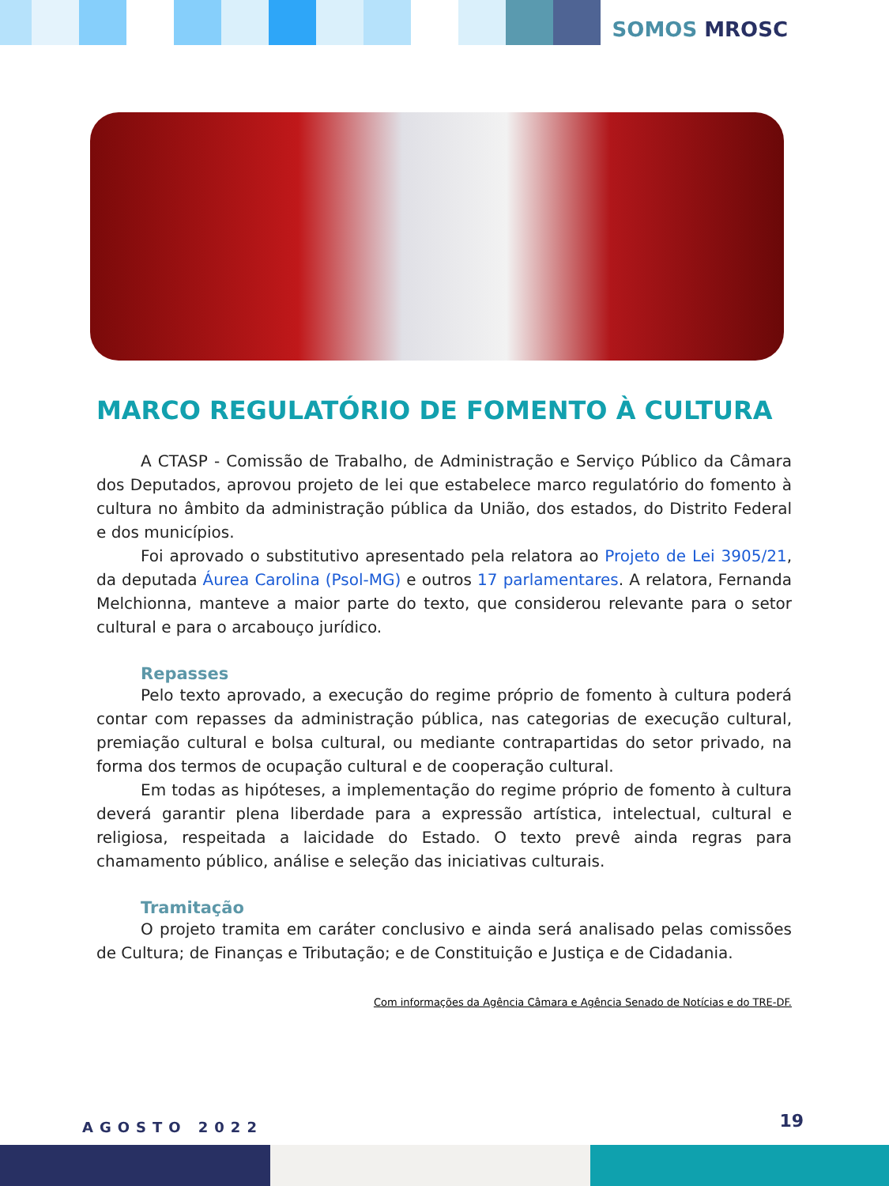SOMOS MROSC
MARCO REGULATÓRIO DE FOMENTO À CULTURA
A CTASP - Comissão de Trabalho, de Administração e Serviço Público da Câmara dos Deputados, aprovou projeto de lei que estabelece marco regulatório do fomento à cultura no âmbito da administração pública da União, dos estados, do Distrito Federal e dos municípios.
Foi aprovado o substitutivo apresentado pela relatora ao Projeto de Lei 3905/21, da deputada Áurea Carolina (Psol-MG) e outros 17 parlamentares. A relatora, Fernanda Melchionna, manteve a maior parte do texto, que considerou relevante para o setor cultural e para o arcabouço jurídico.
Repasses
Pelo texto aprovado, a execução do regime próprio de fomento à cultura poderá contar com repasses da administração pública, nas categorias de execução cultural, premiação cultural e bolsa cultural, ou mediante contrapartidas do setor privado, na forma dos termos de ocupação cultural e de cooperação cultural.
Em todas as hipóteses, a implementação do regime próprio de fomento à cultura deverá garantir plena liberdade para a expressão artística, intelectual, cultural e religiosa, respeitada a laicidade do Estado. O texto prevê ainda regras para chamamento público, análise e seleção das iniciativas culturais.
Tramitação
O projeto tramita em caráter conclusivo e ainda será analisado pelas comissões de Cultura; de Finanças e Tributação; e de Constituição e Justiça e de Cidadania.
Com informações da Agência Câmara e Agência Senado de Notícias e do TRE-DF.
AGOSTO 2022 19